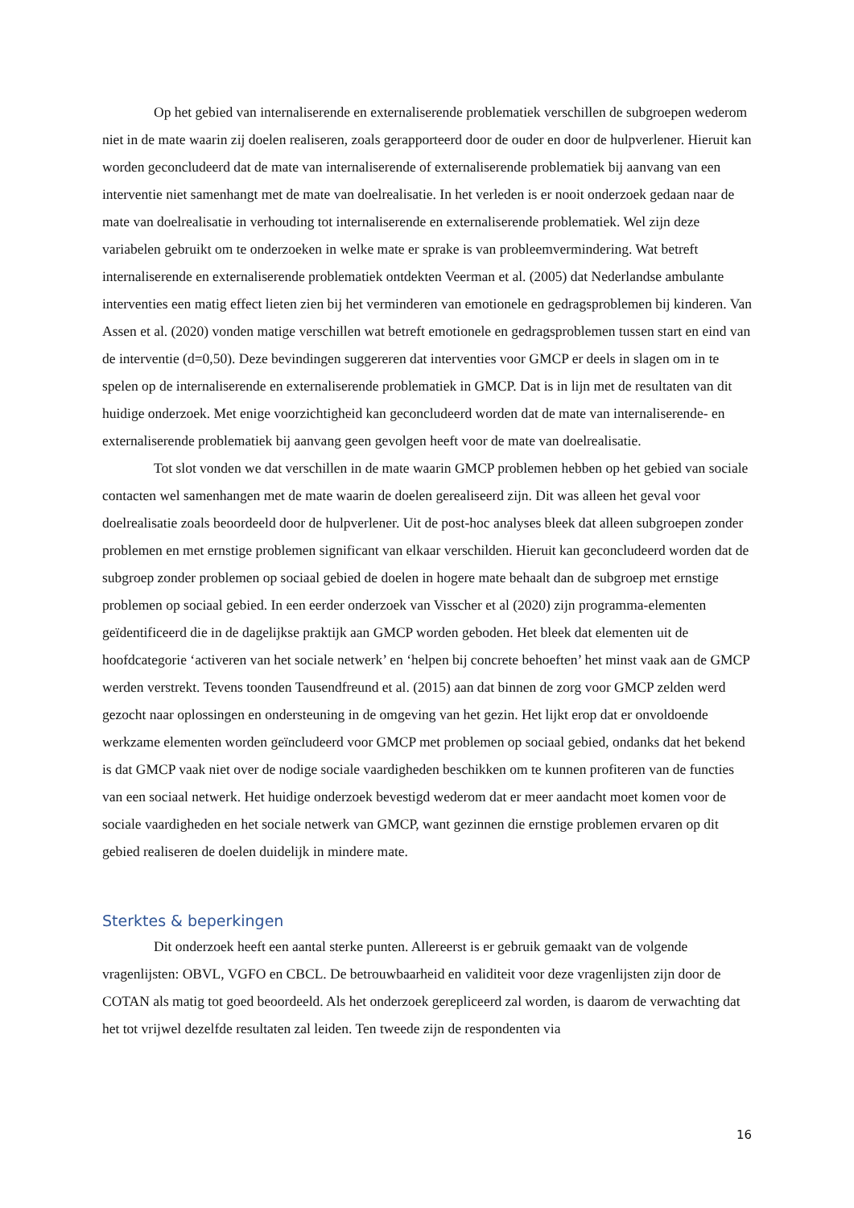Op het gebied van internaliserende en externaliserende problematiek verschillen de subgroepen wederom niet in de mate waarin zij doelen realiseren, zoals gerapporteerd door de ouder en door de hulpverlener. Hieruit kan worden geconcludeerd dat de mate van internaliserende of externaliserende problematiek bij aanvang van een interventie niet samenhangt met de mate van doelrealisatie. In het verleden is er nooit onderzoek gedaan naar de mate van doelrealisatie in verhouding tot internaliserende en externaliserende problematiek. Wel zijn deze variabelen gebruikt om te onderzoeken in welke mate er sprake is van probleemvermindering. Wat betreft internaliserende en externaliserende problematiek ontdekten Veerman et al. (2005) dat Nederlandse ambulante interventies een matig effect lieten zien bij het verminderen van emotionele en gedragsproblemen bij kinderen. Van Assen et al. (2020) vonden matige verschillen wat betreft emotionele en gedragsproblemen tussen start en eind van de interventie (d=0,50). Deze bevindingen suggereren dat interventies voor GMCP er deels in slagen om in te spelen op de internaliserende en externaliserende problematiek in GMCP. Dat is in lijn met de resultaten van dit huidige onderzoek. Met enige voorzichtigheid kan geconcludeerd worden dat de mate van internaliserende- en externaliserende problematiek bij aanvang geen gevolgen heeft voor de mate van doelrealisatie.
Tot slot vonden we dat verschillen in de mate waarin GMCP problemen hebben op het gebied van sociale contacten wel samenhangen met de mate waarin de doelen gerealiseerd zijn. Dit was alleen het geval voor doelrealisatie zoals beoordeeld door de hulpverlener. Uit de post-hoc analyses bleek dat alleen subgroepen zonder problemen en met ernstige problemen significant van elkaar verschilden. Hieruit kan geconcludeerd worden dat de subgroep zonder problemen op sociaal gebied de doelen in hogere mate behaalt dan de subgroep met ernstige problemen op sociaal gebied. In een eerder onderzoek van Visscher et al (2020) zijn programma-elementen geïdentificeerd die in de dagelijkse praktijk aan GMCP worden geboden. Het bleek dat elementen uit de hoofdcategorie ‘activeren van het sociale netwerk’ en ‘helpen bij concrete behoeften’ het minst vaak aan de GMCP werden verstrekt. Tevens toonden Tausendfreund et al. (2015) aan dat binnen de zorg voor GMCP zelden werd gezocht naar oplossingen en ondersteuning in de omgeving van het gezin. Het lijkt erop dat er onvoldoende werkzame elementen worden geïncludeerd voor GMCP met problemen op sociaal gebied, ondanks dat het bekend is dat GMCP vaak niet over de nodige sociale vaardigheden beschikken om te kunnen profiteren van de functies van een sociaal netwerk. Het huidige onderzoek bevestigd wederom dat er meer aandacht moet komen voor de sociale vaardigheden en het sociale netwerk van GMCP, want gezinnen die ernstige problemen ervaren op dit gebied realiseren de doelen duidelijk in mindere mate.
Sterktes & beperkingen
Dit onderzoek heeft een aantal sterke punten. Allereerst is er gebruik gemaakt van de volgende vragenlijsten: OBVL, VGFO en CBCL. De betrouwbaarheid en validiteit voor deze vragenlijsten zijn door de COTAN als matig tot goed beoordeeld. Als het onderzoek gerepliceerd zal worden, is daarom de verwachting dat het tot vrijwel dezelfde resultaten zal leiden. Ten tweede zijn de respondenten via
16